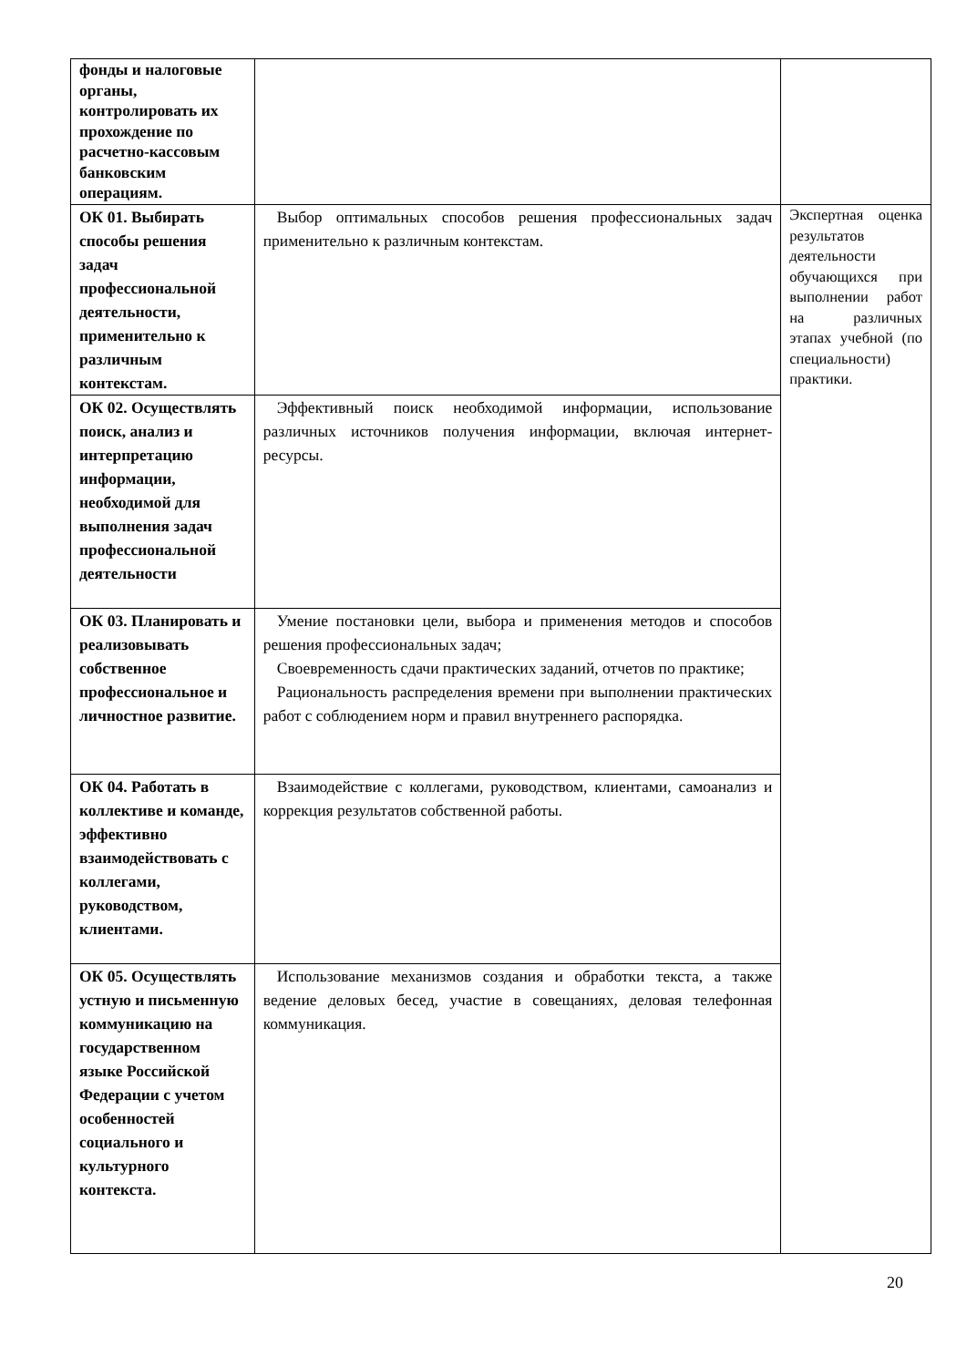| фонды и налоговые органы, контролировать их прохождение по расчетно-кассовым банковским операциям. | | |
| ОК 01. Выбирать способы решения задач профессиональной деятельности, применительно к различным контекстам. | Выбор оптимальных способов решения профессиональных задач применительно к различным контекстам. | Экспертная оценка результатов деятельности обучающихся при выполнении работ на различных этапах учебной (по специальности) практики. |
| ОК 02. Осуществлять поиск, анализ и интерпретацию информации, необходимой для выполнения задач профессиональной деятельности | Эффективный поиск необходимой информации, использование различных источников получения информации, включая интернет-ресурсы. | |
| ОК 03. Планировать и реализовывать собственное профессиональное и личностное развитие. | Умение постановки цели, выбора и применения методов и способов решения профессиональных задач; Своевременность сдачи практических заданий, отчетов по практике; Рациональность распределения времени при выполнении практических работ с соблюдением норм и правил внутреннего распорядка. | |
| ОК 04. Работать в коллективе и команде, эффективно взаимодействовать с коллегами, руководством, клиентами. | Взаимодействие с коллегами, руководством, клиентами, самоанализ и коррекция результатов собственной работы. | |
| ОК 05. Осуществлять устную и письменную коммуникацию на государственном языке Российской Федерации с учетом особенностей социального и культурного контекста. | Использование механизмов создания и обработки текста, а также ведение деловых бесед, участие в совещаниях, деловая телефонная коммуникация. | |
20